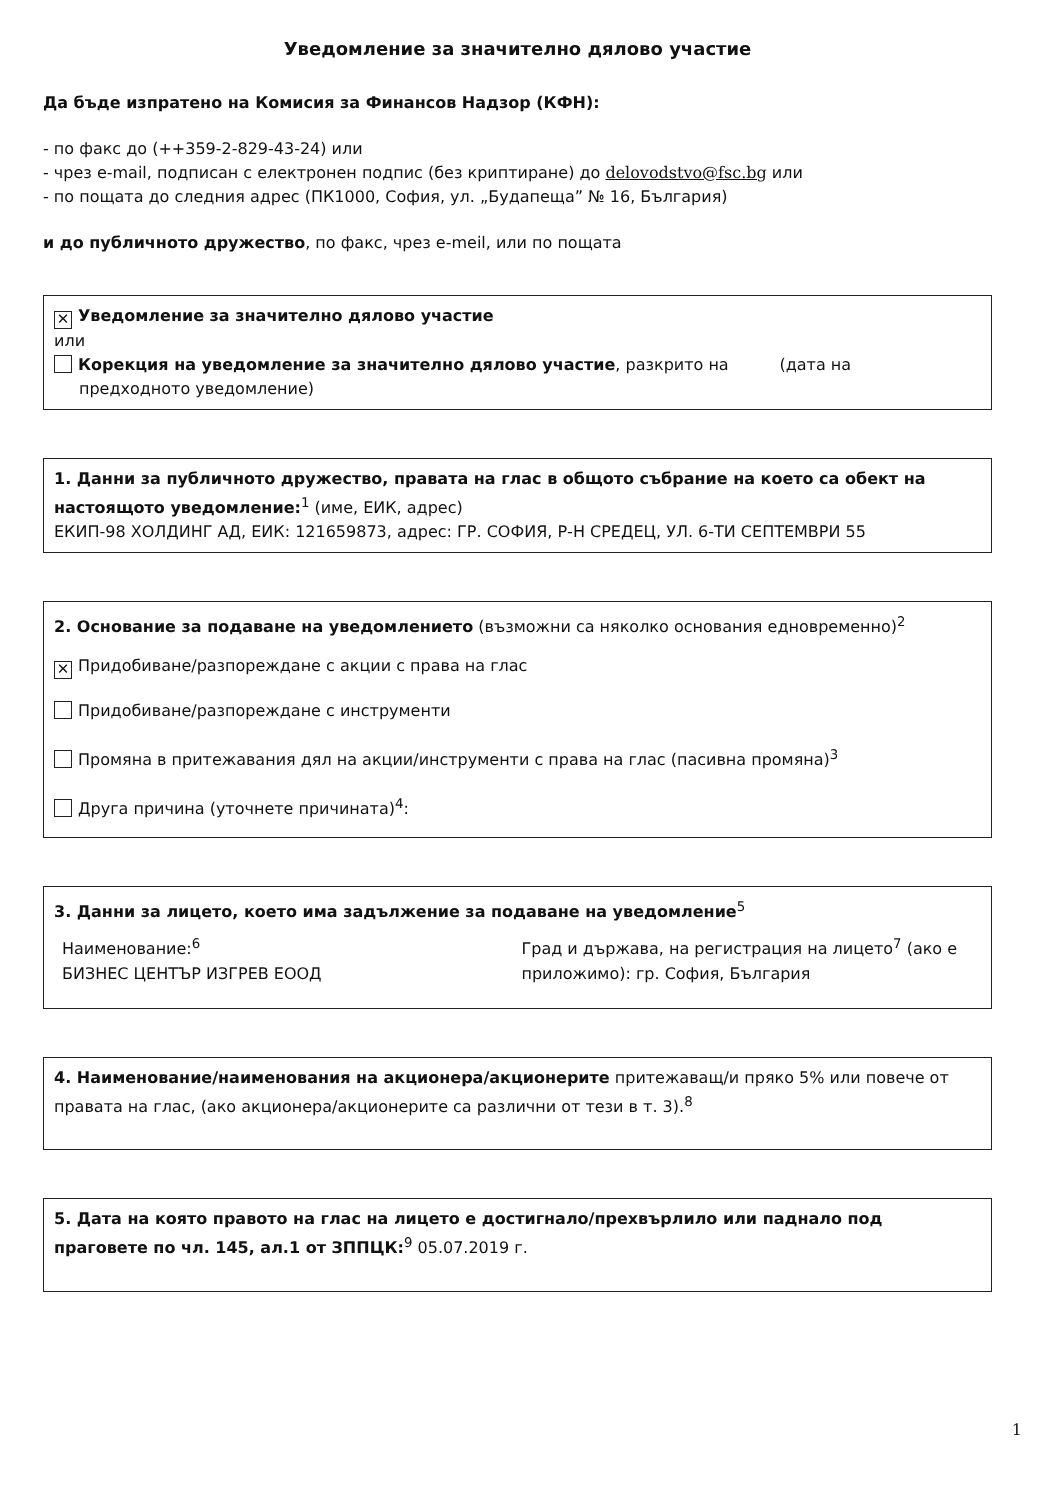Уведомление за значително дялово участие
Да бъде изпратено на Комисия за Финансов Надзор (КФН):
- по факс до (++359-2-829-43-24) или
- чрез e-mail, подписан с електронен подпис (без криптиране) до delovodstvo@fsc.bg или
- по пощата до следния адрес (ПК1000, София, ул. „Будапеща” № 16, България)
и до публичното дружество, по факс, чрез e-meil, или по пощата
✕ Уведомление за значително дялово участие
или
Корекция на уведомление за значително дялово участие, разкрито на (дата на
предходното уведомление)
1. Данни за публичното дружество, правата на глас в общото събрание на което са обект на настоящото уведомление:<sup>1</sup> (име, ЕИК, адрес)
ЕКИП-98 ХОЛДИНГ АД, ЕИК: 121659873, адрес: ГР. СОФИЯ, Р-Н СРЕДЕЦ, УЛ. 6-ТИ СЕПТЕМВРИ 55
2. Основание за подаване на уведомлението (възможни са няколко основания едновременно)<sup>2</sup>
✕ Придобиване/разпореждане с акции с права на глас
Придобиване/разпореждане с инструменти
Промяна в притежавания дял на акции/инструменти с права на глас (пасивна промяна)<sup>3</sup>
Друга причина (уточнете причината)<sup>4</sup>:
3. Данни за лицето, което има задължение за подаване на уведомление<sup>5</sup>
Наименование:<sup>6</sup>
БИЗНЕС ЦЕНТЪР ИЗГРЕВ ЕООД
Град и държава, на регистрация на лицето<sup>7</sup> (ако е приложимо): гр. София, България
4. Наименование/наименования на акционера/акционерите притежаващ/и пряко 5% или повече от правата на глас, (ако акционера/акционерите са различни от тези в т. 3).<sup>8</sup>
5. Дата на която правото на глас на лицето е достигнало/прехвърлило или паднало под праговете по чл. 145, ал.1 от ЗППЦК:<sup>9</sup> 05.07.2019 г.
1